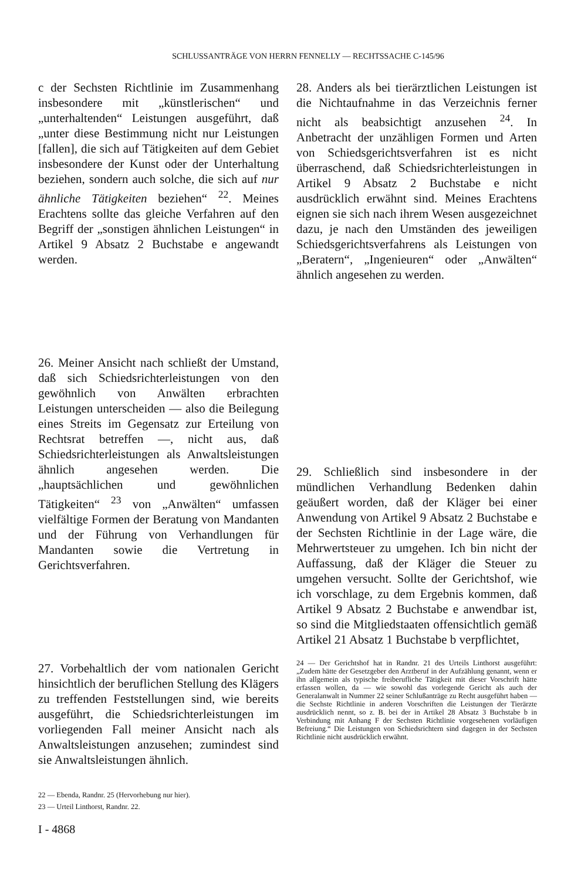SCHLUSSANTRÄGE VON HERRN FENNELLY — RECHTSSACHE C-145/96
c der Sechsten Richtlinie im Zusammenhang insbesondere mit „künstlerischen“ und „unterhaltenden“ Leistungen ausgeführt, daß „unter diese Bestimmung nicht nur Leistungen [fallen], die sich auf Tätigkeiten auf dem Gebiet insbesondere der Kunst oder der Unterhaltung beziehen, sondern auch solche, die sich auf nur ähnliche Tätigkeiten beziehen“ <sup>22</sup>. Meines Erachtens sollte das gleiche Verfahren auf den Begriff der „sonstigen ähnlichen Leistungen“ in Artikel 9 Absatz 2 Buchstabe e angewandt werden.
26. Meiner Ansicht nach schließt der Umstand, daß sich Schiedsrichterleistungen von den gewöhnlich von Anwälten erbrachten Leistungen unterscheiden — also die Beilegung eines Streits im Gegensatz zur Erteilung von Rechtsrat betreffen —, nicht aus, daß Schiedsrichterleistungen als Anwaltsleistungen ähnlich angesehen werden. Die „hauptsächlichen und gewöhnlichen Tätigkeiten“ <sup>23</sup> von „Anwälten“ umfassen vielfältige Formen der Beratung von Mandanten und der Führung von Verhandlungen für Mandanten sowie die Vertretung in Gerichtsverfahren.
27. Vorbehaltlich der vom nationalen Gericht hinsichtlich der beruflichen Stellung des Klägers zu treffenden Feststellungen sind, wie bereits ausgeführt, die Schiedsrichterleistungen im vorliegenden Fall meiner Ansicht nach als Anwaltsleistungen anzusehen; zumindest sind sie Anwaltsleistungen ähnlich.
22 — Ebenda, Randnr. 25 (Hervorhebung nur hier).
23 — Urteil Linthorst, Randnr. 22.
28. Anders als bei tierärztlichen Leistungen ist die Nichtaufnahme in das Verzeichnis ferner nicht als beabsichtigt anzusehen <sup>24</sup>. In Anbetracht der unzähligen Formen und Arten von Schiedsgerichtsverfahren ist es nicht überraschend, daß Schiedsrichterleistungen in Artikel 9 Absatz 2 Buchstabe e nicht ausdrücklich erwähnt sind. Meines Erachtens eignen sie sich nach ihrem Wesen ausgezeichnet dazu, je nach den Umständen des jeweiligen Schiedsgerichtsverfahrens als Leistungen von „Beratern“, „Ingenieuren“ oder „Anwälten“ ähnlich angesehen zu werden.
29. Schließlich sind insbesondere in der mündlichen Verhandlung Bedenken dahin geäußert worden, daß der Kläger bei einer Anwendung von Artikel 9 Absatz 2 Buchstabe e der Sechsten Richtlinie in der Lage wäre, die Mehrwertsteuer zu umgehen. Ich bin nicht der Auffassung, daß der Kläger die Steuer zu umgehen versucht. Sollte der Gerichtshof, wie ich vorschlage, zu dem Ergebnis kommen, daß Artikel 9 Absatz 2 Buchstabe e anwendbar ist, so sind die Mitgliedstaaten offensichtlich gemäß Artikel 21 Absatz 1 Buchstabe b verpflichtet,
24 — Der Gerichtshof hat in Randnr. 21 des Urteils Linthorst ausgeführt: „Zudem hätte der Gesetzgeber den Arztberuf in der Aufzählung genannt, wenn er ihn allgemein als typische freiberufliche Tätigkeit mit dieser Vorschrift hätte erfassen wollen, da — wie sowohl das vorlegende Gericht als auch der Generalanwalt in Nummer 22 seiner Schlußanträge zu Recht ausgeführt haben — die Sechste Richtlinie in anderen Vorschriften die Leistungen der Tierärzte ausdrücklich nennt, so z. B. bei der in Artikel 28 Absatz 3 Buchstabe b in Verbindung mit Anhang F der Sechsten Richtlinie vorgesehenen vorläufigen Befreiung.“ Die Leistungen von Schiedsrichtern sind dagegen in der Sechsten Richtlinie nicht ausdrücklich erwähnt.
I - 4868